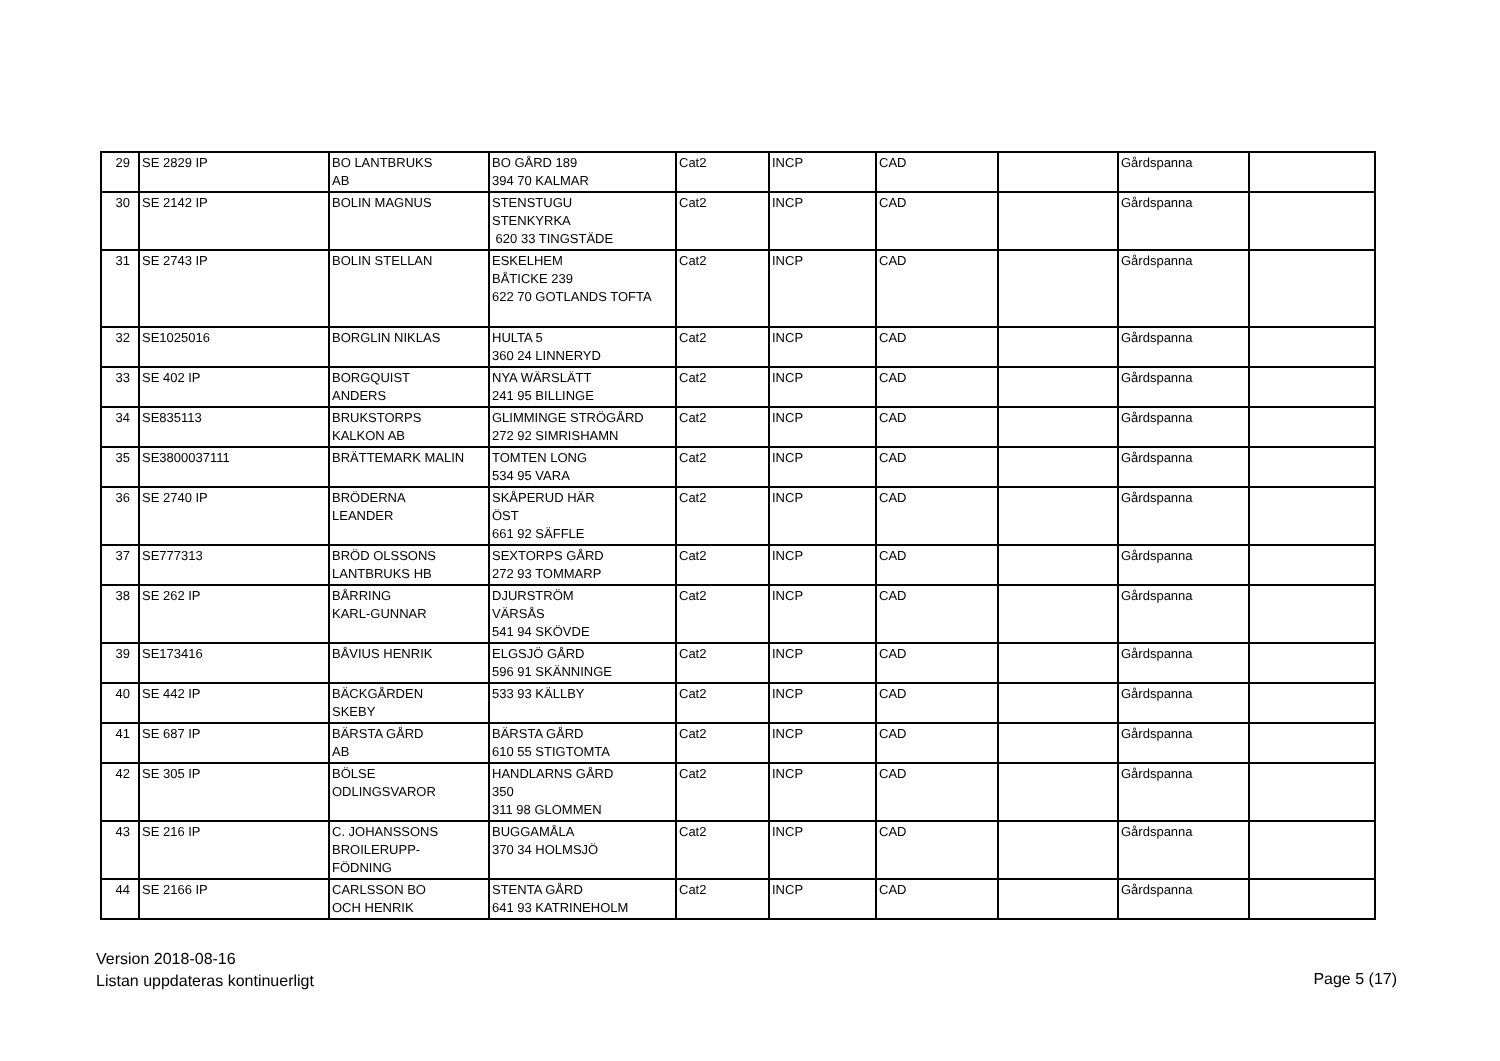| 29 | SE 2829 IP | BO LANTBRUKS AB | BO GÅRD 189 394 70 KALMAR | Cat2 | INCP | CAD | | Gårdspanna | |
| 30 | SE 2142 IP | BOLIN MAGNUS | STENSTUGU STENKYRKA 620 33 TINGSTÄDE | Cat2 | INCP | CAD | | Gårdspanna | |
| 31 | SE 2743 IP | BOLIN STELLAN | ESKELHEM BÅTICKE 239 622 70 GOTLANDS TOFTA | Cat2 | INCP | CAD | | Gårdspanna | |
| 32 | SE1025016 | BORGLIN NIKLAS | HULTA 5 360 24 LINNERYD | Cat2 | INCP | CAD | | Gårdspanna | |
| 33 | SE 402 IP | BORGQUIST ANDERS | NYA WÄRSLÄTT 241 95 BILLINGE | Cat2 | INCP | CAD | | Gårdspanna | |
| 34 | SE835113 | BRUKSTORPS KALKON AB | GLIMMINGE STRÖGÅRD 272 92 SIMRISHAMN | Cat2 | INCP | CAD | | Gårdspanna | |
| 35 | SE3800037111 | BRÄTTEMARK MALIN | TOMTEN LONG 534 95 VARA | Cat2 | INCP | CAD | | Gårdspanna | |
| 36 | SE 2740 IP | BRÖDERNA LEANDER | SKÅPERUD HÄR ÖST 661 92 SÄFFLE | Cat2 | INCP | CAD | | Gårdspanna | |
| 37 | SE777313 | BRÖD OLSSONS LANTBRUKS HB | SEXTORPS GÅRD 272 93 TOMMARP | Cat2 | INCP | CAD | | Gårdspanna | |
| 38 | SE 262 IP | BÅRRING KARL-GUNNAR | DJURSTRÖM VÄRSÅS 541 94 SKÖVDE | Cat2 | INCP | CAD | | Gårdspanna | |
| 39 | SE173416 | BÅVIUS HENRIK | ELGSJÖ GÅRD 596 91 SKÄNNINGE | Cat2 | INCP | CAD | | Gårdspanna | |
| 40 | SE 442 IP | BÄCKGÅRDEN SKEBY | 533 93 KÄLLBY | Cat2 | INCP | CAD | | Gårdspanna | |
| 41 | SE 687 IP | BÄRSTA GÅRD AB | BÄRSTA GÅRD 610 55 STIGTOMTA | Cat2 | INCP | CAD | | Gårdspanna | |
| 42 | SE 305 IP | BÖLSE ODLINGSVAROR | HANDLARNS GÅRD 350 311 98 GLOMMEN | Cat2 | INCP | CAD | | Gårdspanna | |
| 43 | SE 216 IP | C. JOHANSSONS BROILERUPP- FÖDNING | BUGGAMÅLA 370 34 HOLMSJÖ | Cat2 | INCP | CAD | | Gårdspanna | |
| 44 | SE 2166 IP | CARLSSON BO OCH HENRIK | STENTA GÅRD 641 93 KATRINEHOLM | Cat2 | INCP | CAD | | Gårdspanna | |
Version 2018-08-16
Listan uppdateras kontinuerligt
Page 5 (17)